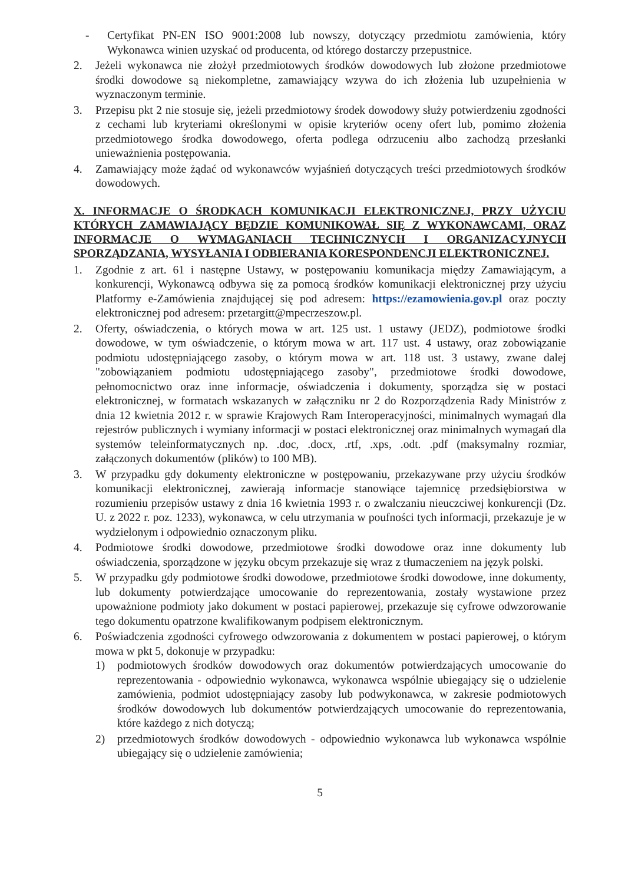- Certyfikat PN-EN ISO 9001:2008 lub nowszy, dotyczący przedmiotu zamówienia, który Wykonawca winien uzyskać od producenta, od którego dostarczy przepustnice.
2. Jeżeli wykonawca nie złożył przedmiotowych środków dowodowych lub złożone przedmiotowe środki dowodowe są niekompletne, zamawiający wzywa do ich złożenia lub uzupełnienia w wyznaczonym terminie.
3. Przepisu pkt 2 nie stosuje się, jeżeli przedmiotowy środek dowodowy służy potwierdzeniu zgodności z cechami lub kryteriami określonymi w opisie kryteriów oceny ofert lub, pomimo złożenia przedmiotowego środka dowodowego, oferta podlega odrzuceniu albo zachodzą przesłanki unieważnienia postępowania.
4. Zamawiający może żądać od wykonawców wyjaśnień dotyczących treści przedmiotowych środków dowodowych.
X. INFORMACJE O ŚRODKACH KOMUNIKACJI ELEKTRONICZNEJ, PRZY UŻYCIU KTÓRYCH ZAMAWIAJĄCY BĘDZIE KOMUNIKOWAŁ SIĘ Z WYKONAWCAMI, ORAZ INFORMACJE O WYMAGANIACH TECHNICZNYCH I ORGANIZACYJNYCH SPORZĄDZANIA, WYSYŁANIA I ODBIERANIA KORESPONDENCJI ELEKTRONICZNEJ.
1. Zgodnie z art. 61 i następne Ustawy, w postępowaniu komunikacja między Zamawiającym, a konkurencji, Wykonawcą odbywa się za pomocą środków komunikacji elektronicznej przy użyciu Platformy e-Zamówienia znajdującej się pod adresem: https://ezamowienia.gov.pl oraz poczty elektronicznej pod adresem: przetargitt@mpecrzeszow.pl.
2. Oferty, oświadczenia, o których mowa w art. 125 ust. 1 ustawy (JEDZ), podmiotowe środki dowodowe, w tym oświadczenie, o którym mowa w art. 117 ust. 4 ustawy, oraz zobowiązanie podmiotu udostępniającego zasoby, o którym mowa w art. 118 ust. 3 ustawy, zwane dalej "zobowiązaniem podmiotu udostępniającego zasoby", przedmiotowe środki dowodowe, pełnomocnictwo oraz inne informacje, oświadczenia i dokumenty, sporządza się w postaci elektronicznej, w formatach wskazanych w załączniku nr 2 do Rozporządzenia Rady Ministrów z dnia 12 kwietnia 2012 r. w sprawie Krajowych Ram Interoperacyjności, minimalnych wymagań dla rejestrów publicznych i wymiany informacji w postaci elektronicznej oraz minimalnych wymagań dla systemów teleinformatycznych np. .doc, .docx, .rtf, .xps, .odt. .pdf (maksymalny rozmiar, załączonych dokumentów (plików) to 100 MB).
3. W przypadku gdy dokumenty elektroniczne w postępowaniu, przekazywane przy użyciu środków komunikacji elektronicznej, zawierają informacje stanowiące tajemnicę przedsiębiorstwa w rozumieniu przepisów ustawy z dnia 16 kwietnia 1993 r. o zwalczaniu nieuczciwej konkurencji (Dz. U. z 2022 r. poz. 1233), wykonawca, w celu utrzymania w poufności tych informacji, przekazuje je w wydzielonym i odpowiednio oznaczonym pliku.
4. Podmiotowe środki dowodowe, przedmiotowe środki dowodowe oraz inne dokumenty lub oświadczenia, sporządzone w języku obcym przekazuje się wraz z tłumaczeniem na język polski.
5. W przypadku gdy podmiotowe środki dowodowe, przedmiotowe środki dowodowe, inne dokumenty, lub dokumenty potwierdzające umocowanie do reprezentowania, zostały wystawione przez upoważnione podmioty jako dokument w postaci papierowej, przekazuje się cyfrowe odwzorowanie tego dokumentu opatrzone kwalifikowanym podpisem elektronicznym.
6. Poświadczenia zgodności cyfrowego odwzorowania z dokumentem w postaci papierowej, o którym mowa w pkt 5, dokonuje w przypadku:
1) podmiotowych środków dowodowych oraz dokumentów potwierdzających umocowanie do reprezentowania - odpowiednio wykonawca, wykonawca wspólnie ubiegający się o udzielenie zamówienia, podmiot udostępniający zasoby lub podwykonawca, w zakresie podmiotowych środków dowodowych lub dokumentów potwierdzających umocowanie do reprezentowania, które każdego z nich dotyczą;
2) przedmiotowych środków dowodowych - odpowiednio wykonawca lub wykonawca wspólnie ubiegający się o udzielenie zamówienia;
5